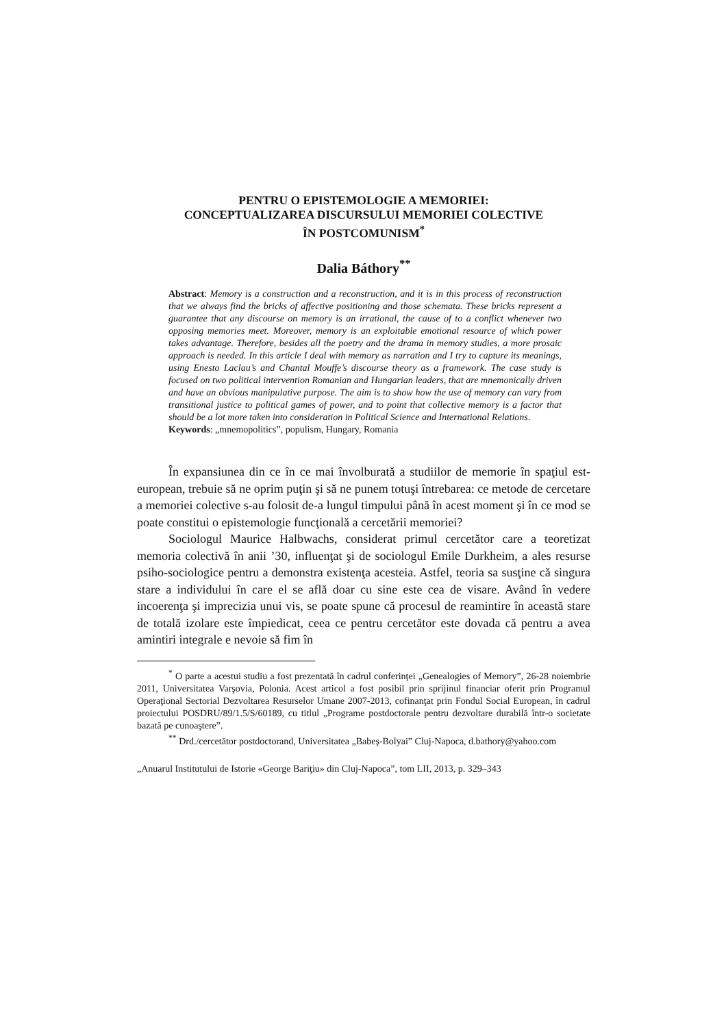PENTRU O EPISTEMOLOGIE A MEMORIEI:
CONCEPTUALIZAREA DISCURSULUI MEMORIEI COLECTIVE
ÎN POSTCOMUNISM<sup>*</sup>
Dalia Báthory<sup>**</sup>
Abstract: Memory is a construction and a reconstruction, and it is in this process of reconstruction that we always find the bricks of affective positioning and those schemata. These bricks represent a guarantee that any discourse on memory is an irrational, the cause of to a conflict whenever two opposing memories meet. Moreover, memory is an exploitable emotional resource of which power takes advantage. Therefore, besides all the poetry and the drama in memory studies, a more prosaic approach is needed. In this article I deal with memory as narration and I try to capture its meanings, using Enesto Laclau’s and Chantal Mouffe’s discourse theory as a framework. The case study is focused on two political intervention Romanian and Hungarian leaders, that are mnemonically driven and have an obvious manipulative purpose. The aim is to show how the use of memory can vary from transitional justice to political games of power, and to point that collective memory is a factor that should be a lot more taken into consideration in Political Science and International Relations.
Keywords: „mnemopolitics”, populism, Hungary, Romania
În expansiunea din ce în ce mai învolburată a studiilor de memorie în spaţiul est-european, trebuie să ne oprim puţin şi să ne punem totuşi întrebarea: ce metode de cercetare a memoriei colective s-au folosit de-a lungul timpului până în acest moment şi în ce mod se poate constitui o epistemologie funcţională a cercetării memoriei?
Sociologul Maurice Halbwachs, considerat primul cercetător care a teoretizat memoria colectivă în anii ’30, influenţat şi de sociologul Emile Durkheim, a ales resurse psiho-sociologice pentru a demonstra existenţa acesteia. Astfel, teoria sa susţine că singura stare a individului în care el se află doar cu sine este cea de visare. Având în vedere incoerenţa şi imprecizia unui vis, se poate spune că procesul de reamintire în această stare de totală izolare este împiedicat, ceea ce pentru cercetător este dovada că pentru a avea amintiri integrale e nevoie să fim în
<sup>*</sup> O parte a acestui studiu a fost prezentată în cadrul conferinţei „Genealogies of Memory”, 26-28 noiembrie 2011, Universitatea Varşovia, Polonia. Acest articol a fost posibil prin sprijinul financiar oferit prin Programul Operaţional Sectorial Dezvoltarea Resurselor Umane 2007-2013, cofinanţat prin Fondul Social European, în cadrul proiectului POSDRU/89/1.5/S/60189, cu titlul „Programe postdoctorale pentru dezvoltare durabilă într-o societate bazată pe cunoaştere”.
<sup>**</sup> Drd./cercetător postdoctorand, Universitatea „Babeş-Bolyai” Cluj-Napoca, d.bathory@yahoo.com
„Anuarul Institutului de Istorie «George Bariţiu» din Cluj-Napoca”, tom LII, 2013, p. 329–343